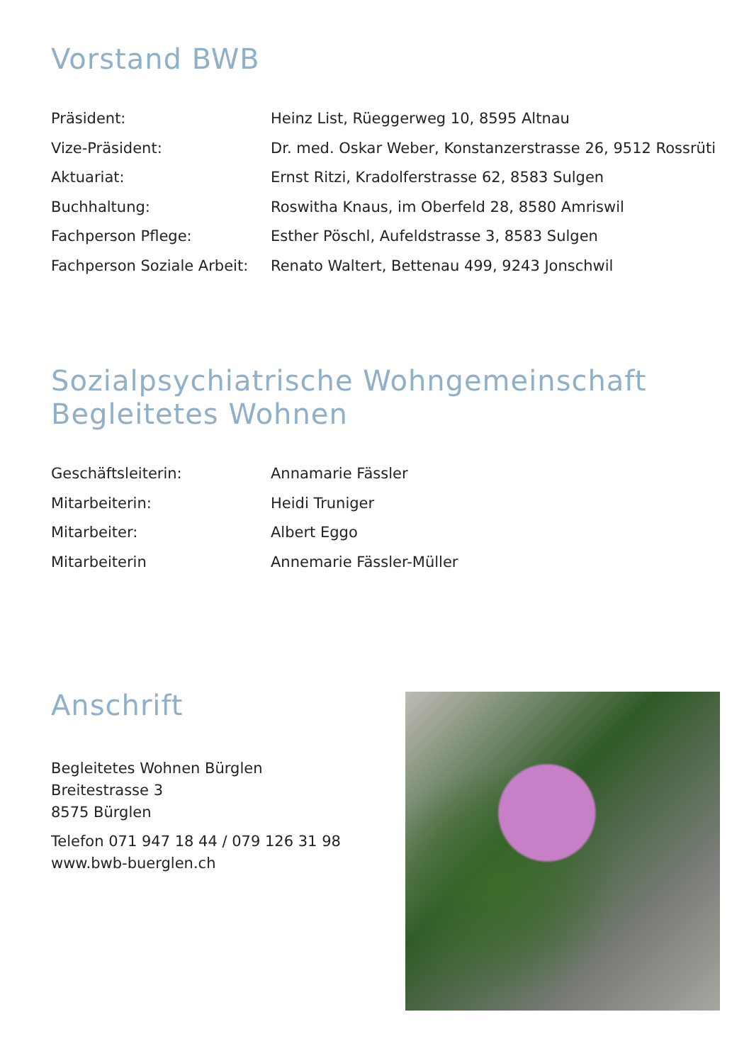Vorstand BWB
| Präsident: | Heinz List, Rüeggerweg 10, 8595 Altnau |
| Vize-Präsident: | Dr. med. Oskar Weber, Konstanzerstrasse 26, 9512 Rossrüti |
| Aktuariat: | Ernst Ritzi, Kradolferstrasse 62, 8583 Sulgen |
| Buchhaltung: | Roswitha Knaus, im Oberfeld 28, 8580 Amriswil |
| Fachperson Pflege: | Esther Pöschl, Aufeldstrasse 3, 8583 Sulgen |
| Fachperson Soziale Arbeit: | Renato Waltert, Bettenau 499, 9243 Jonschwil |
Sozialpsychiatrische Wohngemeinschaft
Begleitetes Wohnen
| Geschäftsleiterin: | Annamarie Fässler |
| Mitarbeiterin: | Heidi Truniger |
| Mitarbeiter: | Albert Eggo |
| Mitarbeiterin | Annemarie Fässler-Müller |
Anschrift
Begleitetes Wohnen Bürglen
Breitestrasse 3
8575 Bürglen
Telefon 071 947 18 44 / 079 126 31 98
www.bwb-buerglen.ch